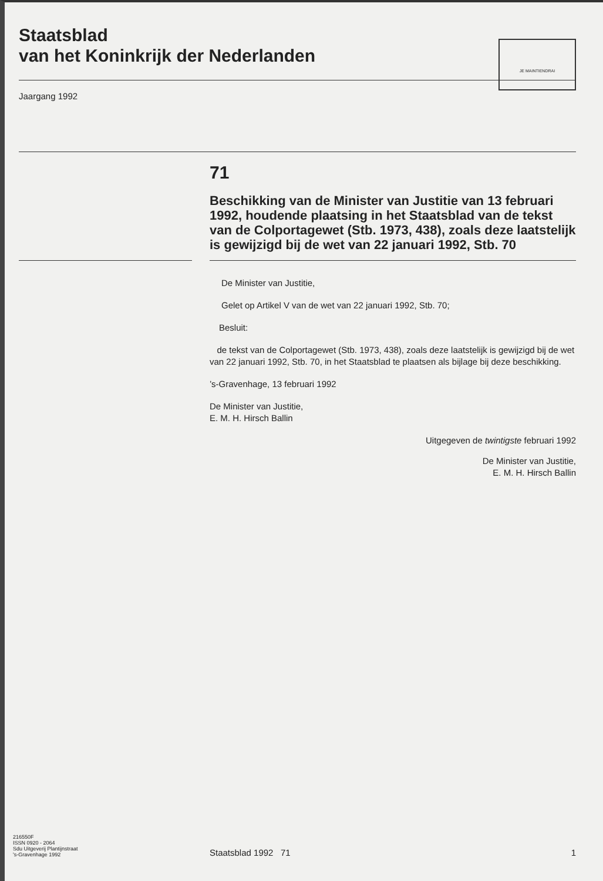Staatsblad
van het Koninkrijk der Nederlanden
JE MAINTIENDRAI
Jaargang 1992
71
Beschikking van de Minister van Justitie van 13 februari 1992, houdende plaatsing in het Staatsblad van de tekst van de Colportagewet (Stb. 1973, 438), zoals deze laatstelijk is gewijzigd bij de wet van 22 januari 1992, Stb. 70
De Minister van Justitie,
Gelet op Artikel V van de wet van 22 januari 1992, Stb. 70;
Besluit:
de tekst van de Colportagewet (Stb. 1973, 438), zoals deze laatstelijk is gewijzigd bij de wet van 22 januari 1992, Stb. 70, in het Staatsblad te plaatsen als bijlage bij deze beschikking.
’s-Gravenhage, 13 februari 1992
De Minister van Justitie,
E. M. H. Hirsch Ballin
Uitgegeven de twintigste februari 1992
De Minister van Justitie,
E. M. H. Hirsch Ballin
216550F
ISSN 0920 - 2064
Sdu Uitgeverij Plantijnstraat
's-Gravenhage 1992
Staatsblad 1992 71
1